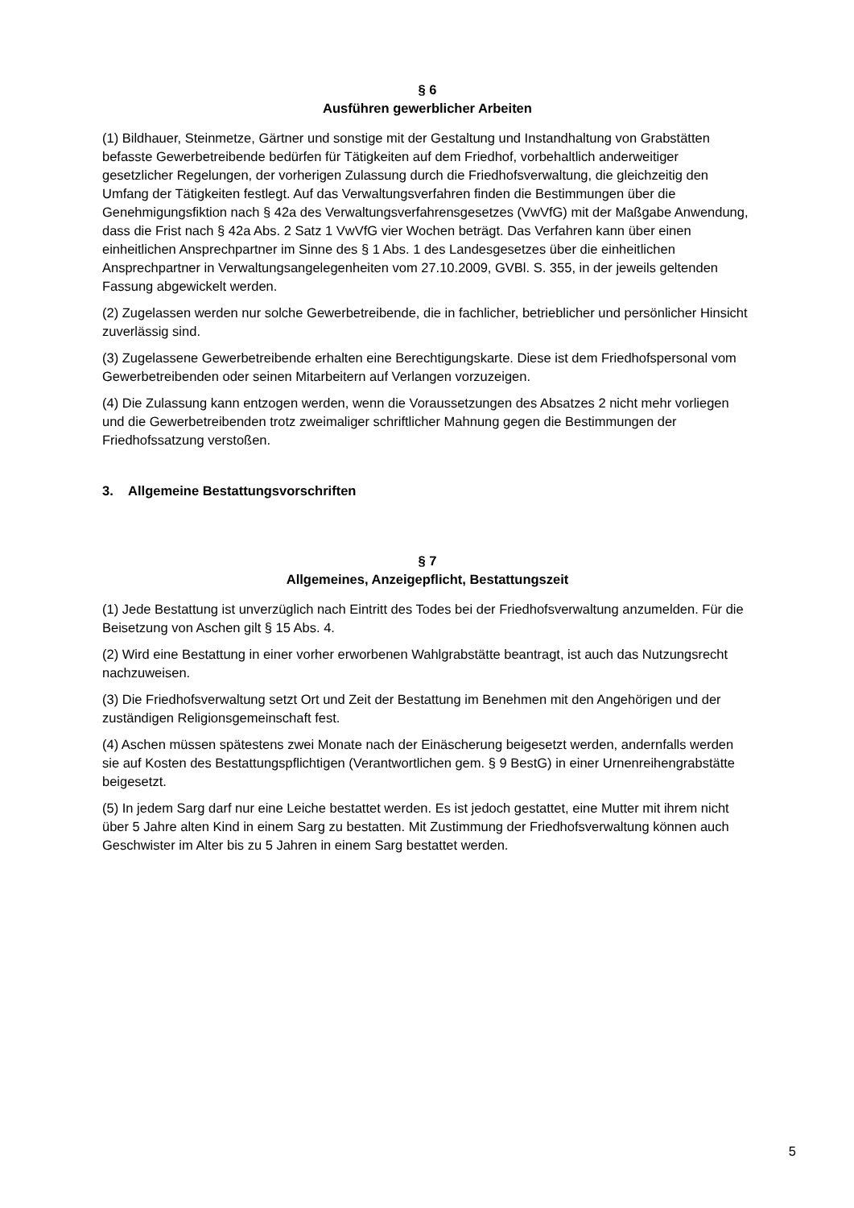§ 6
Ausführen gewerblicher Arbeiten
(1) Bildhauer, Steinmetze, Gärtner und sonstige mit der Gestaltung und Instandhaltung von Grabstätten befasste Gewerbetreibende bedürfen für Tätigkeiten auf dem Friedhof, vorbehaltlich anderweitiger gesetzlicher Regelungen, der vorherigen Zulassung durch die Friedhofsverwaltung, die gleichzeitig den Umfang der Tätigkeiten festlegt. Auf das Verwaltungsverfahren finden die Bestimmungen über die Genehmigungsfiktion nach § 42a des Verwaltungsverfahrensgesetzes (VwVfG) mit der Maßgabe Anwendung, dass die Frist nach § 42a Abs. 2 Satz 1 VwVfG vier Wochen beträgt. Das Verfahren kann über einen einheitlichen Ansprechpartner im Sinne des § 1 Abs. 1 des Landesgesetzes über die einheitlichen Ansprechpartner in Verwaltungsangelegenheiten vom 27.10.2009, GVBl. S. 355, in der jeweils geltenden Fassung abgewickelt werden.
(2) Zugelassen werden nur solche Gewerbetreibende, die in fachlicher, betrieblicher und persönlicher Hinsicht zuverlässig sind.
(3) Zugelassene Gewerbetreibende erhalten eine Berechtigungskarte. Diese ist dem Friedhofspersonal vom Gewerbetreibenden oder seinen Mitarbeitern auf Verlangen vorzuzeigen.
(4) Die Zulassung kann entzogen werden, wenn die Voraussetzungen des Absatzes 2 nicht mehr vorliegen und die Gewerbetreibenden trotz zweimaliger schriftlicher Mahnung gegen die Bestimmungen der Friedhofssatzung verstoßen.
3. Allgemeine Bestattungsvorschriften
§ 7
Allgemeines, Anzeigepflicht, Bestattungszeit
(1) Jede Bestattung ist unverzüglich nach Eintritt des Todes bei der Friedhofsverwaltung anzumelden. Für die Beisetzung von Aschen gilt § 15 Abs. 4.
(2) Wird eine Bestattung in einer vorher erworbenen Wahlgrabstätte beantragt, ist auch das Nutzungsrecht nachzuweisen.
(3) Die Friedhofsverwaltung setzt Ort und Zeit der Bestattung im Benehmen mit den Angehörigen und der zuständigen Religionsgemeinschaft fest.
(4) Aschen müssen spätestens zwei Monate nach der Einäscherung beigesetzt werden, andernfalls werden sie auf Kosten des Bestattungspflichtigen (Verantwortlichen gem. § 9 BestG) in einer Urnenreihengrabstätte beigesetzt.
(5) In jedem Sarg darf nur eine Leiche bestattet werden. Es ist jedoch gestattet, eine Mutter mit ihrem nicht über 5 Jahre alten Kind in einem Sarg zu bestatten. Mit Zustimmung der Friedhofsverwaltung können auch Geschwister im Alter bis zu 5 Jahren in einem Sarg bestattet werden.
5